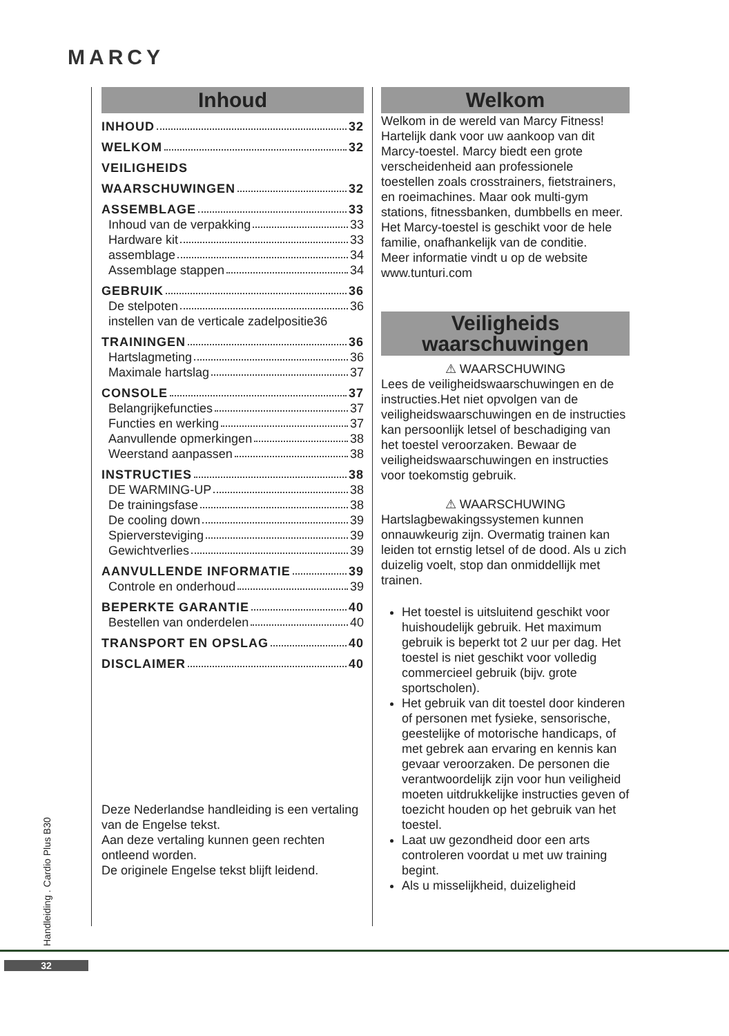MARCY
Inhoud
INHOUD 32
WELKOM 32
VEILIGHEIDS
WAARSCHUWINGEN 32
ASSEMBLAGE 33
Inhoud van de verpakking 33
Hardware kit 33
assemblage 34
Assemblage stappen 34
GEBRUIK 36
De stelpoten 36
instellen van de verticale zadelpositie36
TRAININGEN 36
Hartslagmeting 36
Maximale hartslag 37
CONSOLE 37
Belangrijkefuncties 37
Functies en werking 37
Aanvullende opmerkingen 38
Weerstand aanpassen 38
INSTRUCTIES 38
DE WARMING-UP 38
De trainingsfase 38
De cooling down 39
Spierversteviging 39
Gewichtverlies 39
AANVULLENDE INFORMATIE 39
Controle en onderhoud 39
BEPERKTE GARANTIE 40
Bestellen van onderdelen 40
TRANSPORT EN OPSLAG 40
DISCLAIMER 40
Deze Nederlandse handleiding is een vertaling van de Engelse tekst.
Aan deze vertaling kunnen geen rechten ontleend worden.
De originele Engelse tekst blijft leidend.
Welkom
Welkom in de wereld van Marcy Fitness! Hartelijk dank voor uw aankoop van dit Marcy-toestel. Marcy biedt een grote verscheidenheid aan professionele toestellen zoals crosstrainers, fietstrainers, en roeimachines. Maar ook multi-gym stations, fitnessbanken, dumbbells en meer. Het Marcy-toestel is geschikt voor de hele familie, onafhankelijk van de conditie.
Meer informatie vindt u op de website www.tunturi.com
Veiligheids
waarschuwingen
⚠ WAARSCHUWING
Lees de veiligheidswaarschuwingen en de instructies.Het niet opvolgen van de veiligheidswaarschuwingen en de instructies kan persoonlijk letsel of beschadiging van het toestel veroorzaken. Bewaar de veiligheidswaarschuwingen en instructies voor toekomstig gebruik.
⚠ WAARSCHUWING
Hartslagbewakingssystemen kunnen onnauwkeurig zijn. Overmatig trainen kan leiden tot ernstig letsel of de dood. Als u zich duizelig voelt, stop dan onmiddellijk met trainen.
Het toestel is uitsluitend geschikt voor huishoudelijk gebruik. Het maximum gebruik is beperkt tot 2 uur per dag. Het toestel is niet geschikt voor volledig commercieel gebruik (bijv. grote sportscholen).
Het gebruik van dit toestel door kinderen of personen met fysieke, sensorische, geestelijke of motorische handicaps, of met gebrek aan ervaring en kennis kan gevaar veroorzaken. De personen die verantwoordelijk zijn voor hun veiligheid moeten uitdrukkelijke instructies geven of toezicht houden op het gebruik van het toestel.
Laat uw gezondheid door een arts controleren voordat u met uw training begint.
Als u misselijkheid, duizeligheid
Handleiding . Cardio Plus B30
32